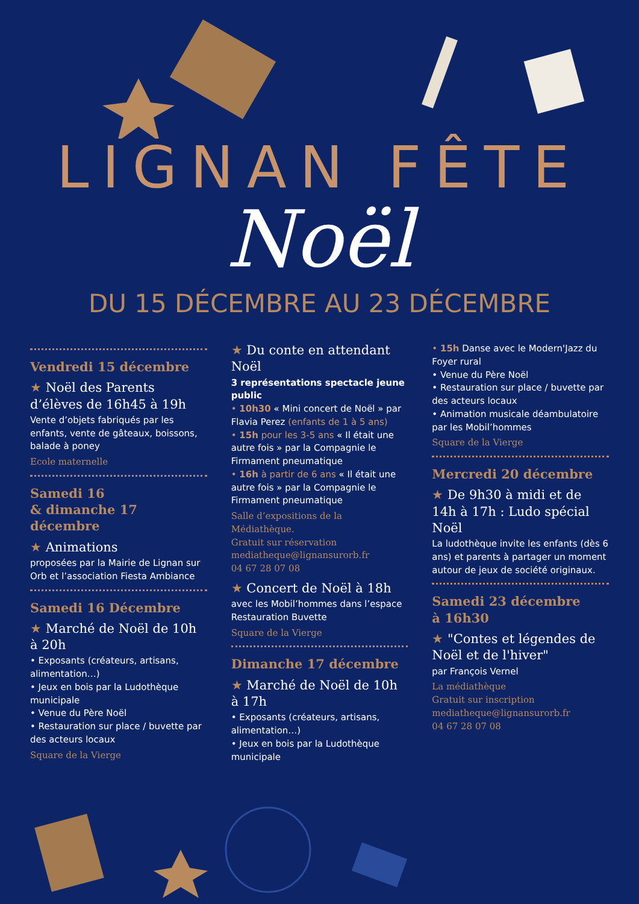LIGNAN FÊTE
Noël
DU 15 DÉCEMBRE AU 23 DÉCEMBRE
Vendredi 15 décembre
★ Noël des Parents d’élèves de 16h45 à 19h
Vente d’objets fabriqués par les enfants, vente de gâteaux, boissons, balade à poney
Ecole maternelle
Samedi 16
& dimanche 17 décembre
★ Animations
proposées par la Mairie de Lignan sur Orb et l’association Fiesta Ambiance
Samedi 16 Décembre
★ Marché de Noël de 10h à 20h
• Exposants (créateurs, artisans, alimentation…)
• Jeux en bois par la Ludothèque municipale
• Venue du Père Noël
• Restauration sur place / buvette par des acteurs locaux
Square de la Vierge
★ Du conte en attendant Noël
3 représentations spectacle jeune public
• 10h30 « Mini concert de Noël » par Flavia Perez (enfants de 1 à 5 ans)
• 15h pour les 3-5 ans « Il était une autre fois » par la Compagnie le Firmament pneumatique
• 16h à partir de 6 ans « Il était une autre fois » par la Compagnie le Firmament pneumatique
Salle d’expositions de la Médiathèque.
Gratuit sur réservation
mediatheque@lignansurorb.fr
04 67 28 07 08
★ Concert de Noël à 18h
avec les Mobil’hommes dans l’espace Restauration Buvette
Square de la Vierge
Dimanche 17 décembre
★ Marché de Noël de 10h à 17h
• Exposants (créateurs, artisans, alimentation…)
• Jeux en bois par la Ludothèque municipale
• 15h Danse avec le Modern'Jazz du Foyer rural
• Venue du Père Noël
• Restauration sur place / buvette par des acteurs locaux
• Animation musicale déambulatoire par les Mobil’hommes
Square de la Vierge
Mercredi 20 décembre
★ De 9h30 à midi et de 14h à 17h : Ludo spécial Noël
La ludothèque invite les enfants (dès 6 ans) et parents à partager un moment autour de jeux de société originaux.
Samedi 23 décembre
à 16h30
★ "Contes et légendes de Noël et de l'hiver"
par François Vernel
La médiathèque
Gratuit sur inscription
mediatheque@lignansurorb.fr
04 67 28 07 08